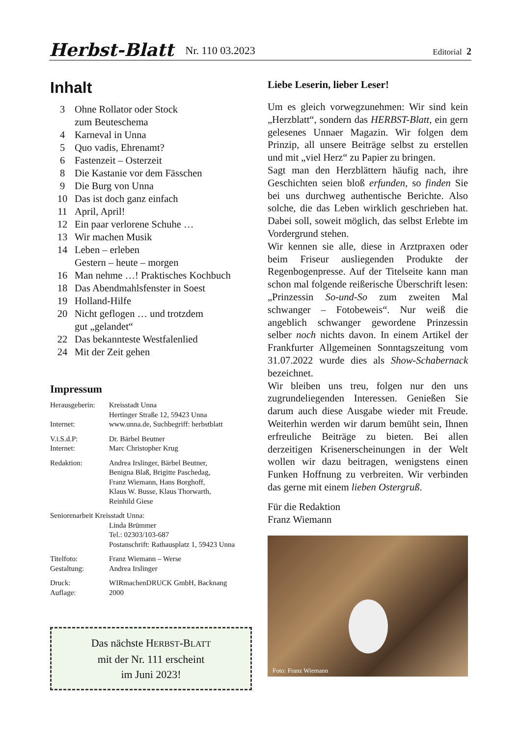Herbst-Blatt Nr. 110 03.2023 Editorial 2
Inhalt
| 3 | Ohne Rollator oder Stock zum Beuteschema |
| 4 | Karneval in Unna |
| 5 | Quo vadis, Ehrenamt? |
| 6 | Fastenzeit – Osterzeit |
| 8 | Die Kastanie vor dem Fässchen |
| 9 | Die Burg von Unna |
| 10 | Das ist doch ganz einfach |
| 11 | April, April! |
| 12 | Ein paar verlorene Schuhe … |
| 13 | Wir machen Musik |
| 14 | Leben – erleben Gestern – heute – morgen |
| 16 | Man nehme …! Praktisches Kochbuch |
| 18 | Das Abendmahlsfenster in Soest |
| 19 | Holland-Hilfe |
| 20 | Nicht geflogen … und trotzdem gut „gelandet“ |
| 22 | Das bekannteste Westfalenlied |
| 24 | Mit der Zeit gehen |
Impressum
| Herausgeberin: | Kreisstadt Unna Hertinger Straße 12, 59423 Unna |
| Internet: | www.unna.de, Suchbegriff: herbstblatt |
| V.i.S.d.P: | Dr. Bärbel Beutner |
| Internet: | Marc Christopher Krug |
| Redaktion: | Andrea Irslinger, Bärbel Beutner, Benigna Blaß, Brigitte Paschedag, Franz Wiemann, Hans Borghoff, Klaus W. Busse, Klaus Thorwarth, Reinhild Giese |
| Seniorenarbeit Kreisstadt Unna: | |
| | Linda Brümmer Tel.: 02303/103-687 Postanschrift: Rathausplatz 1, 59423 Unna |
| Titelfoto: | Franz Wiemann – Werse |
| Gestaltung: | Andrea Irslinger |
| Druck: | WIRmachenDRUCK GmbH, Backnang |
| Auflage: | 2000 |
Das nächste HERBST-BLATT
mit der Nr. 111 erscheint
im Juni 2023!
Liebe Leserin, lieber Leser!
Um es gleich vorwegzunehmen: Wir sind kein „Herzblatt“, sondern das HERBST-Blatt, ein gern gelesenes Unnaer Magazin. Wir folgen dem Prinzip, all unsere Beiträge selbst zu erstellen und mit „viel Herz“ zu Papier zu bringen.
Sagt man den Herzblättern häufig nach, ihre Geschichten seien bloß erfunden, so finden Sie bei uns durchweg authentische Berichte. Also solche, die das Leben wirklich geschrieben hat. Dabei soll, soweit möglich, das selbst Erlebte im Vordergrund stehen.
Wir kennen sie alle, diese in Arztpraxen oder beim Friseur ausliegenden Produkte der Regenbogenpresse. Auf der Titelseite kann man schon mal folgende reißerische Überschrift lesen: „Prinzessin So-und-So zum zweiten Mal schwanger – Fotobeweis“. Nur weiß die angeblich schwanger gewordene Prinzessin selber noch nichts davon. In einem Artikel der Frankfurter Allgemeinen Sonntagszeitung vom 31.07.2022 wurde dies als Show-Schabernack bezeichnet.
Wir bleiben uns treu, folgen nur den uns zugrundeliegenden Interessen. Genießen Sie darum auch diese Ausgabe wieder mit Freude. Weiterhin werden wir darum bemüht sein, Ihnen erfreuliche Beiträge zu bieten. Bei allen derzeitigen Krisenerscheinungen in der Welt wollen wir dazu beitragen, wenigstens einen Funken Hoffnung zu verbreiten. Wir verbinden das gerne mit einem lieben Ostergruß.
Für die Redaktion
Franz Wiemann
Foto: Franz Wiemann